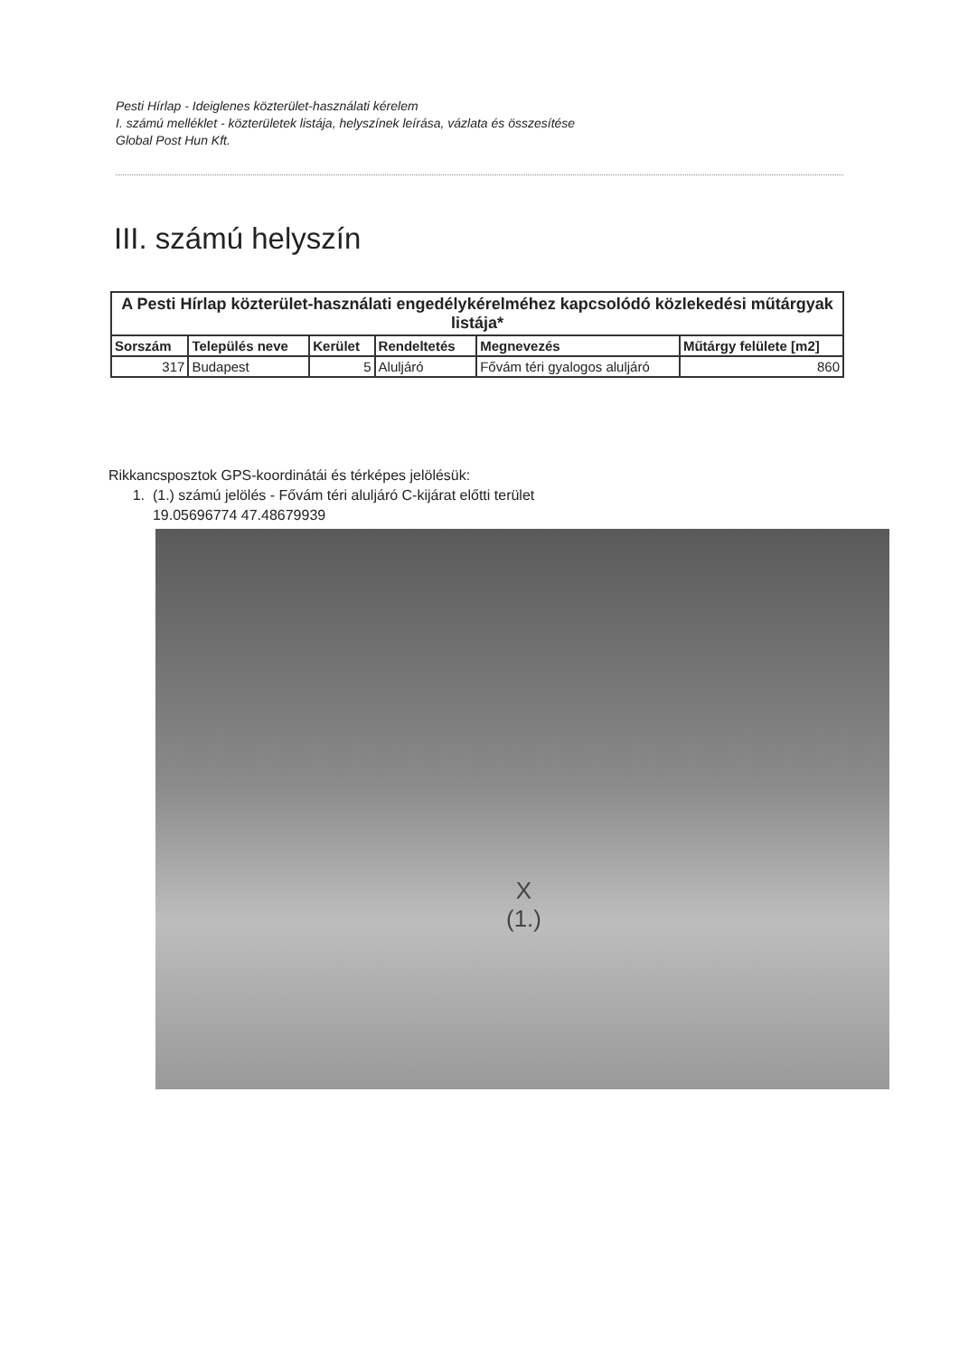Pesti Hírlap - Ideiglenes közterület-használati kérelem
I. számú melléklet - közterületek listája, helyszínek leírása, vázlata és összesítése
Global Post Hun Kft.
III. számú helyszín
| A Pesti Hírlap közterület-használati engedélykérelméhez kapcsolódó közlekedési műtárgyak listája* | | | | | |
| --- | --- | --- | --- | --- | --- |
| Sorszám | Település neve | Kerület | Rendeltetés | Megnevezés | Műtárgy felülete [m2] |
| 317 | Budapest | 5 | Aluljáró | Fővám téri gyalogos aluljáró | 860 |
Rikkancsposztok GPS-koordinátái és térképes jelölésük:
1. (1.) számú jelölés - Fővám téri aluljáró C-kijárat előtti terület
19.05696774 47.48679939
X
(1.)